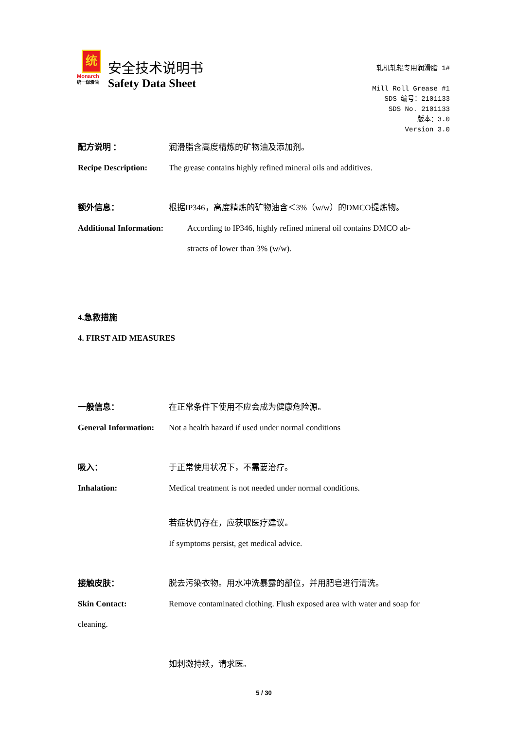统
Monarch
统一润滑油
安全技术说明书
Safety Data Sheet
轧机轧辊专用润滑脂 1#
Mill Roll Grease #1
SDS 编号：2101133
SDS No. 2101133
版本：3.0
Version 3.0
配方说明 ： 润滑脂含高度精炼的矿物油及添加剂。
Recipe Description:
The grease contains highly refined mineral oils and additives.
额外信息： 根据IP346，高度精炼的矿物油含＜3%（w/w）的DMCO提炼物。
Additional Information:
According to IP346, highly refined mineral oil contains DMCO ab-
stracts of lower than 3% (w/w).
4.急救措施
4. FIRST AID MEASURES
一般信息： 在正常条件下使用不应会成为健康危险源。
General Information:
Not a health hazard if used under normal conditions
吸入： 于正常使用状况下，不需要治疗。
Inhalation: Medical treatment is not needed under normal conditions.
若症状仍存在，应获取医疗建议。
If symptoms persist, get medical advice.
接触皮肤： 脱去污染衣物。用水冲洗暴露的部位，并用肥皂进行清洗。
Skin Contact: Remove contaminated clothing. Flush exposed area with water and soap for
cleaning.
如刺激持续，请求医。
5 / 30